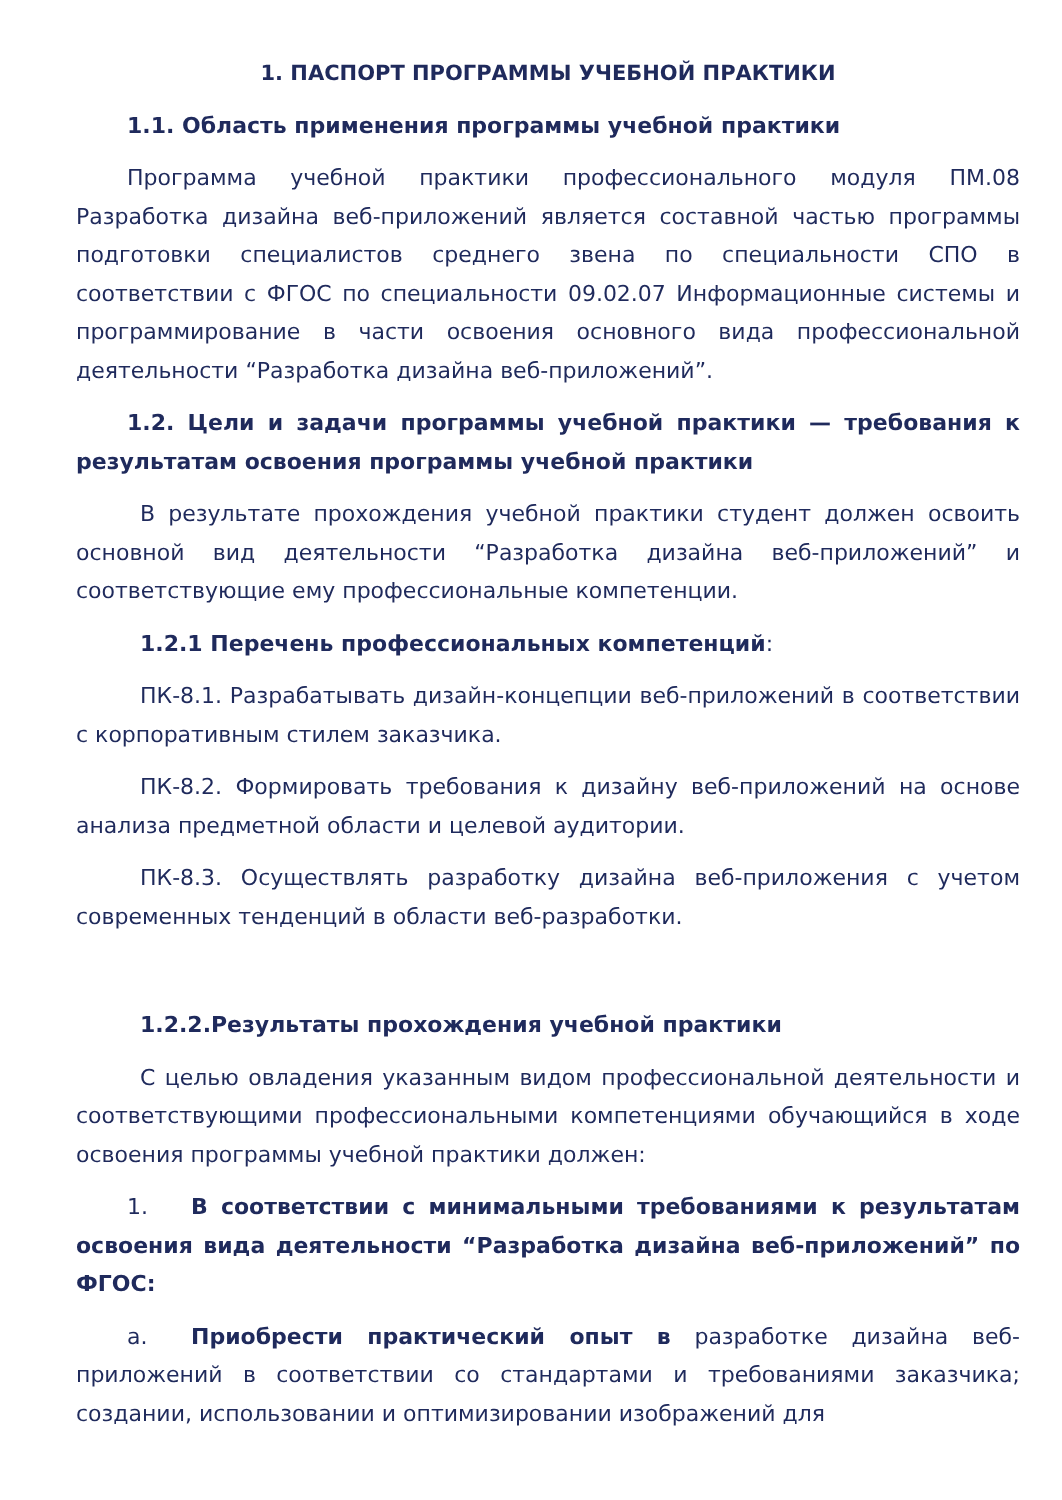1. ПАСПОРТ ПРОГРАММЫ УЧЕБНОЙ ПРАКТИКИ
1.1. Область применения программы учебной практики
Программа учебной практики профессионального модуля ПМ.08 Разработка дизайна веб-приложений является составной частью программы подготовки специалистов среднего звена по специальности СПО в соответствии с ФГОС по специальности 09.02.07 Информационные системы и программирование в части освоения основного вида профессиональной деятельности “Разработка дизайна веб-приложений”.
1.2. Цели и задачи программы учебной практики — требования к результатам освоения программы учебной практики
В результате прохождения учебной практики студент должен освоить основной вид деятельности “Разработка дизайна веб-приложений” и соответствующие ему профессиональные компетенции.
1.2.1 Перечень профессиональных компетенций:
ПК-8.1. Разрабатывать дизайн-концепции веб-приложений в соответствии с корпоративным стилем заказчика.
ПК-8.2. Формировать требования к дизайну веб-приложений на основе анализа предметной области и целевой аудитории.
ПК-8.3. Осуществлять разработку дизайна веб-приложения с учетом современных тенденций в области веб-разработки.
1.2.2.Результаты прохождения учебной практики
С целью овладения указанным видом профессиональной деятельности и соответствующими профессиональными компетенциями обучающийся в ходе освоения программы учебной практики должен:
1. В соответствии с минимальными требованиями к результатам освоения вида деятельности “Разработка дизайна веб-приложений” по ФГОС:
a. Приобрести практический опыт в разработке дизайна веб-приложений в соответствии со стандартами и требованиями заказчика; создании, использовании и оптимизировании изображений для